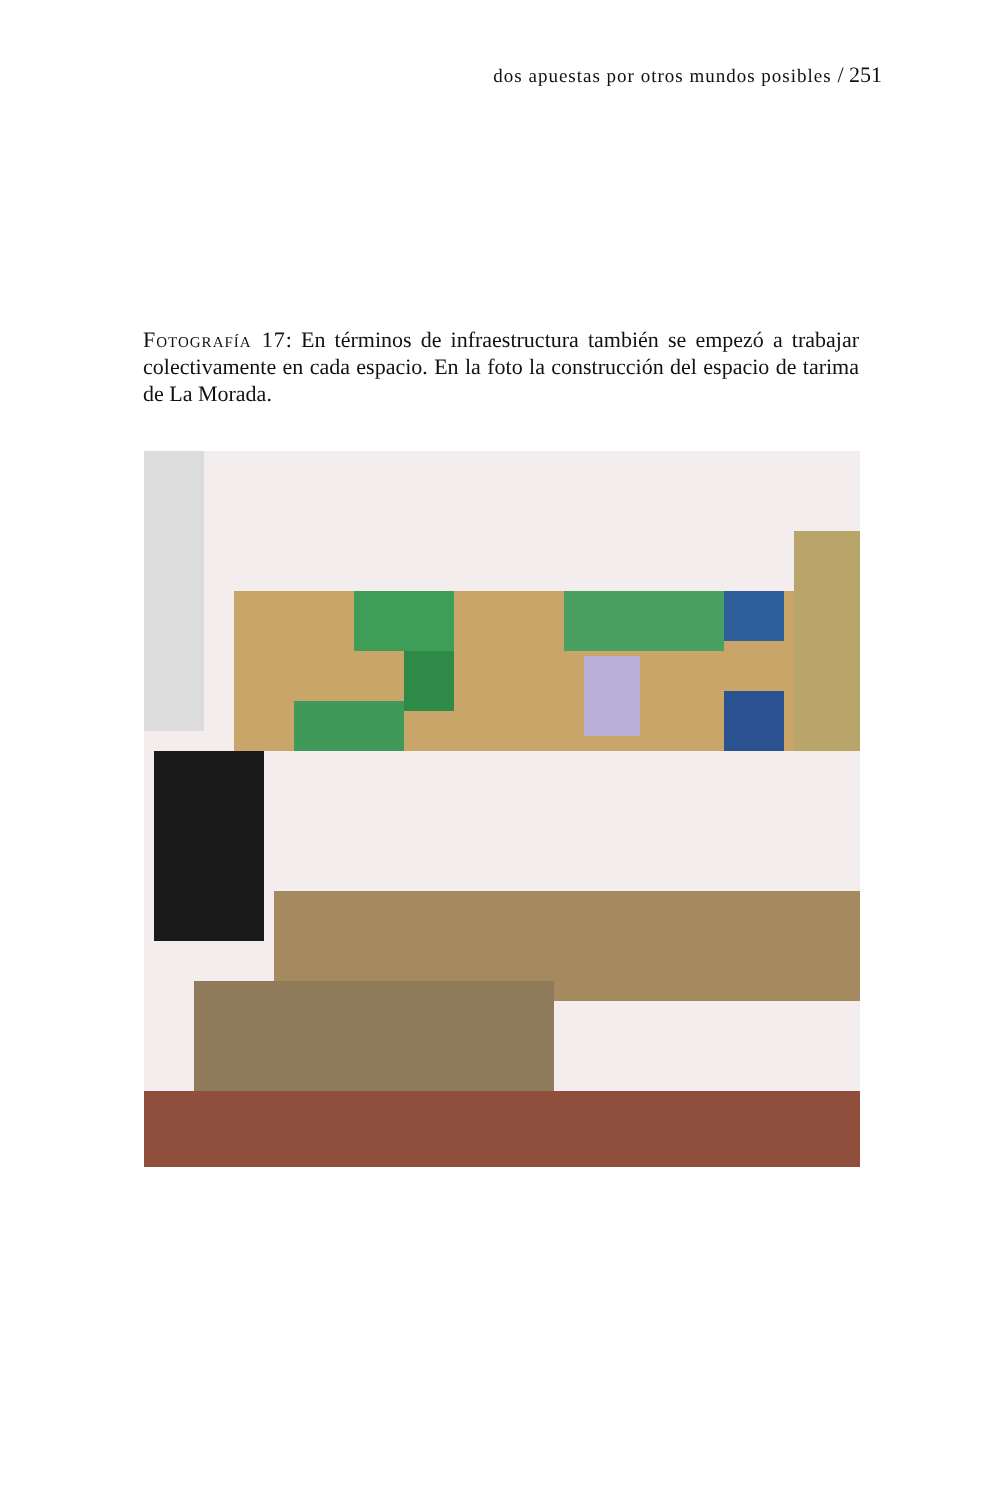dos apuestas por otros mundos posibles / 251
Fotografía 17: En términos de infraestructura también se empezó a trabajar colectivamente en cada espacio. En la foto la construcción del espacio de tarima de La Morada.